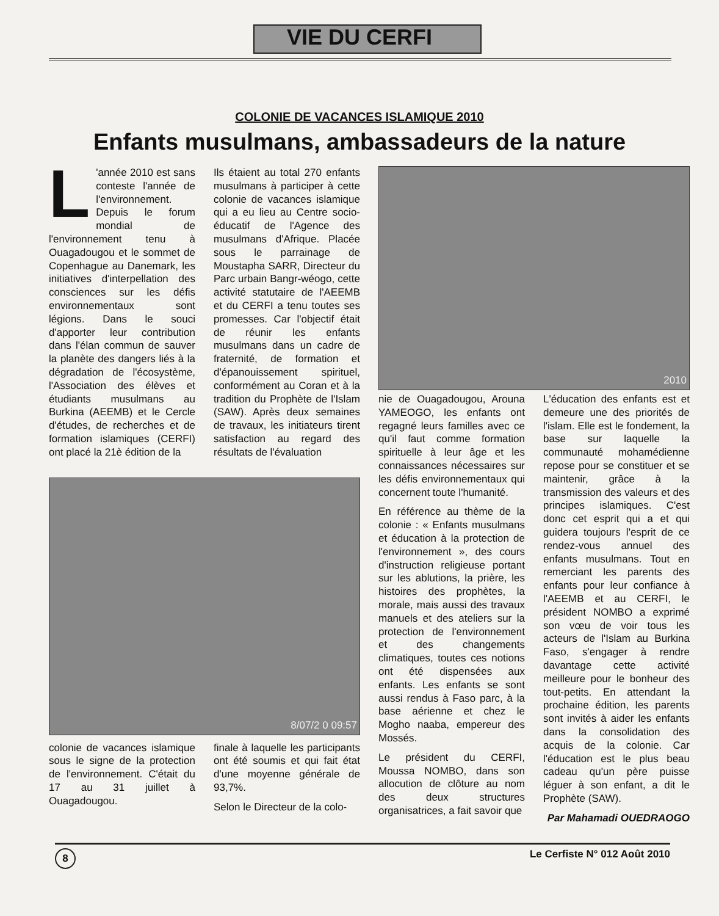VIE DU CERFI
COLONIE DE VACANCES ISLAMIQUE 2010
Enfants musulmans, ambassadeurs de la nature
L 'année 2010 est sans conteste l'année de l'environnement. Depuis le forum mondial de l'environnement tenu à Ouagadougou et le sommet de Copenhague au Danemark, les initiatives d'interpellation des consciences sur les défis environnementaux sont légions. Dans le souci d'apporter leur contribution dans l'élan commun de sauver la planète des dangers liés à la dégradation de l'écosystème, l'Association des élèves et étudiants musulmans au Burkina (AEEMB) et le Cercle d'études, de recherches et de formation islamiques (CERFI) ont placé la 21è édition de la
Ils étaient au total 270 enfants musulmans à participer à cette colonie de vacances islamique qui a eu lieu au Centre socio-éducatif de l'Agence des musulmans d'Afrique. Placée sous le parrainage de Moustapha SARR, Directeur du Parc urbain Bangr-wéogo, cette activité statutaire de l'AEEMB et du CERFI a tenu toutes ses promesses. Car l'objectif était de réunir les enfants musulmans dans un cadre de fraternité, de formation et d'épanouissement spirituel, conformément au Coran et à la tradition du Prophète de l'Islam (SAW). Après deux semaines de travaux, les initiateurs tirent satisfaction au regard des résultats de l'évaluation
8/07/2 0 09:57
colonie de vacances islamique sous le signe de la protection de l'environnement. C'était du 17 au 31 juillet à Ouagadougou.
finale à laquelle les participants ont été soumis et qui fait état d'une moyenne générale de 93,7%.
Selon le Directeur de la colo-
2010
nie de Ouagadougou, Arouna YAMEOGO, les enfants ont regagné leurs familles avec ce qu'il faut comme formation spirituelle à leur âge et les connaissances nécessaires sur les défis environnementaux qui concernent toute l'humanité.
En référence au thème de la colonie : « Enfants musulmans et éducation à la protection de l'environnement », des cours d'instruction religieuse portant sur les ablutions, la prière, les histoires des prophètes, la morale, mais aussi des travaux manuels et des ateliers sur la protection de l'environnement et des changements climatiques, toutes ces notions ont été dispensées aux enfants. Les enfants se sont aussi rendus à Faso parc, à la base aérienne et chez le Mogho naaba, empereur des Mossés.
Le président du CERFI, Moussa NOMBO, dans son allocution de clôture au nom des deux structures organisatrices, a fait savoir que
L'éducation des enfants est et demeure une des priorités de l'islam. Elle est le fondement, la base sur laquelle la communauté mohamédienne repose pour se constituer et se maintenir, grâce à la transmission des valeurs et des principes islamiques. C'est donc cet esprit qui a et qui guidera toujours l'esprit de ce rendez-vous annuel des enfants musulmans. Tout en remerciant les parents des enfants pour leur confiance à l'AEEMB et au CERFI, le président NOMBO a exprimé son vœu de voir tous les acteurs de l'Islam au Burkina Faso, s'engager à rendre davantage cette activité meilleure pour le bonheur des tout-petits. En attendant la prochaine édition, les parents sont invités à aider les enfants dans la consolidation des acquis de la colonie. Car l'éducation est le plus beau cadeau qu'un père puisse léguer à son enfant, a dit le Prophète (SAW).
Par Mahamadi OUEDRAOGO
8 Le Cerfiste N° 012 Août 2010